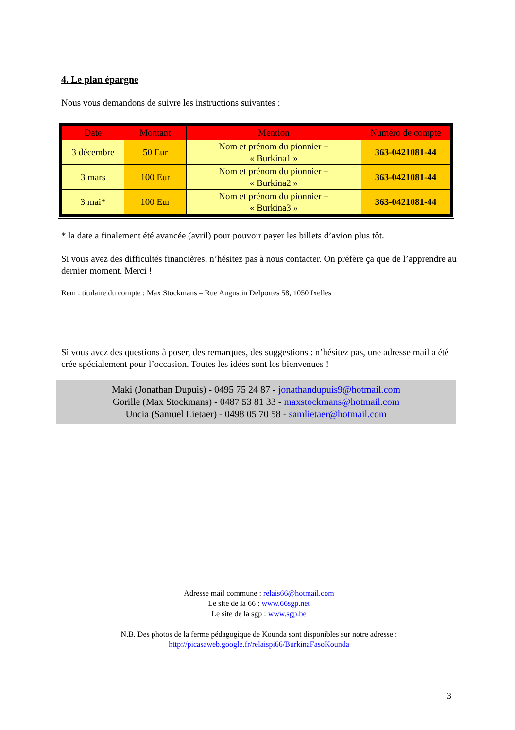4. Le plan épargne
Nous vous demandons de suivre les instructions suivantes :
| Date | Montant | Mention | Numéro de compte |
| --- | --- | --- | --- |
| 3 décembre | 50 Eur | Nom et prénom du pionnier + « Burkina1 » | 363-0421081-44 |
| 3 mars | 100 Eur | Nom et prénom du pionnier + « Burkina2 » | 363-0421081-44 |
| 3 mai* | 100 Eur | Nom et prénom du pionnier + « Burkina3 » | 363-0421081-44 |
* la date a finalement été avancée (avril) pour pouvoir payer les billets d’avion plus tôt.
Si vous avez des difficultés financières, n’hésitez pas à nous contacter. On préfère ça que de l’apprendre au dernier moment. Merci !
Rem : titulaire du compte : Max Stockmans – Rue Augustin Delportes 58, 1050 Ixelles
Si vous avez des questions à poser, des remarques, des suggestions : n’hésitez pas, une adresse mail a été crée spécialement pour l’occasion. Toutes les idées sont les bienvenues !
Maki (Jonathan Dupuis) - 0495 75 24 87 - jonathandupuis9@hotmail.com
Gorille (Max Stockmans) - 0487 53 81 33 - maxstockmans@hotmail.com
Uncia (Samuel Lietaer) - 0498 05 70 58 - samlietaer@hotmail.com
Adresse mail commune : relais66@hotmail.com
Le site de la 66 : www.66sgp.net
Le site de la sgp : www.sgp.be
N.B. Des photos de la ferme pédagogique de Kounda sont disponibles sur notre adresse :
http://picasaweb.google.fr/relaispi66/BurkinaFasoKounda
3